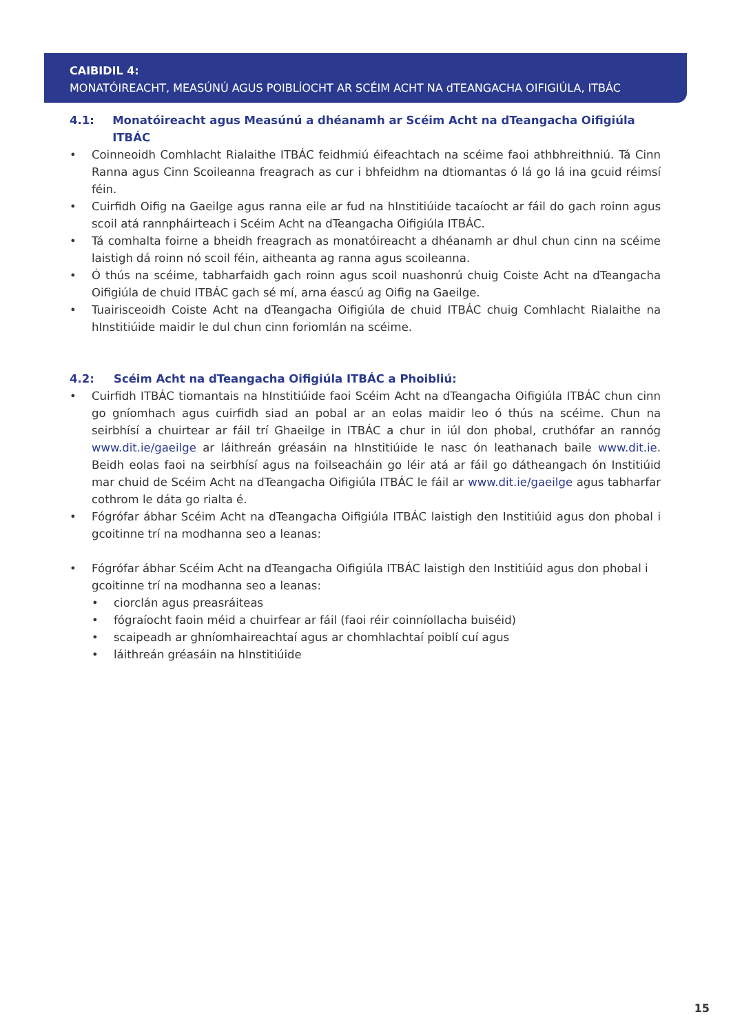CAIBIDIL 4:
MONATÓIREACHT, MEASÚNÚ AGUS POIBLÍOCHT AR SCÉIM ACHT NA dTEANGACHA OIFIGIÚLA, ITBÁC
4.1: Monatóireacht agus Measúnú a dhéanamh ar Scéim Acht na dTeangacha Oifigiúla ITBÁC
• Coinneoidh Comhlacht Rialaithe ITBÁC feidhmiú éifeachtach na scéime faoi athbhreithniú. Tá Cinn Ranna agus Cinn Scoileanna freagrach as cur i bhfeidhm na dtiomantas ó lá go lá ina gcuid réimsí féin.
• Cuirfidh Oifig na Gaeilge agus ranna eile ar fud na hInstitiúide tacaíocht ar fáil do gach roinn agus scoil atá rannpháirteach i Scéim Acht na dTeangacha Oifigiúla ITBÁC.
• Tá comhalta foirne a bheidh freagrach as monatóireacht a dhéanamh ar dhul chun cinn na scéime laistigh dá roinn nó scoil féin, aitheanta ag ranna agus scoileanna.
• Ó thús na scéime, tabharfaidh gach roinn agus scoil nuashonrú chuig Coiste Acht na dTeangacha Oifigiúla de chuid ITBÁC gach sé mí, arna éascú ag Oifig na Gaeilge.
• Tuairisceoidh Coiste Acht na dTeangacha Oifigiúla de chuid ITBÁC chuig Comhlacht Rialaithe na hInstitiúide maidir le dul chun cinn foriomlán na scéime.
4.2: Scéim Acht na dTeangacha Oifigiúla ITBÁC a Phoibliú:
• Cuirfidh ITBÁC tiomantais na hInstitiúide faoi Scéim Acht na dTeangacha Oifigiúla ITBÁC chun cinn go gníomhach agus cuirfidh siad an pobal ar an eolas maidir leo ó thús na scéime. Chun na seirbhísí a chuirtear ar fáil trí Ghaeilge in ITBÁC a chur in iúl don phobal, cruthófar an rannóg www.dit.ie/gaeilge ar láithreán gréasáin na hInstitiúide le nasc ón leathanach baile www.dit.ie. Beidh eolas faoi na seirbhísí agus na foilseacháin go léir atá ar fáil go dátheangach ón Institiúid mar chuid de Scéim Acht na dTeangacha Oifigiúla ITBÁC le fáil ar www.dit.ie/gaeilge agus tabharfar cothrom le dáta go rialta é.
• Fógrófar ábhar Scéim Acht na dTeangacha Oifigiúla ITBÁC laistigh den Institiúid agus don phobal i gcoitinne trí na modhanna seo a leanas:
• Fógrófar ábhar Scéim Acht na dTeangacha Oifigiúla ITBÁC laistigh den Institiúid agus don phobal i gcoitinne trí na modhanna seo a leanas:
• ciorclán agus preasráiteas
• fógraíocht faoin méid a chuirfear ar fáil (faoi réir coinníollacha buiséid)
• scaipeadh ar ghníomhaireachtaí agus ar chomhlachtaí poiblí cuí agus
• láithreán gréasáin na hInstitiúide
15